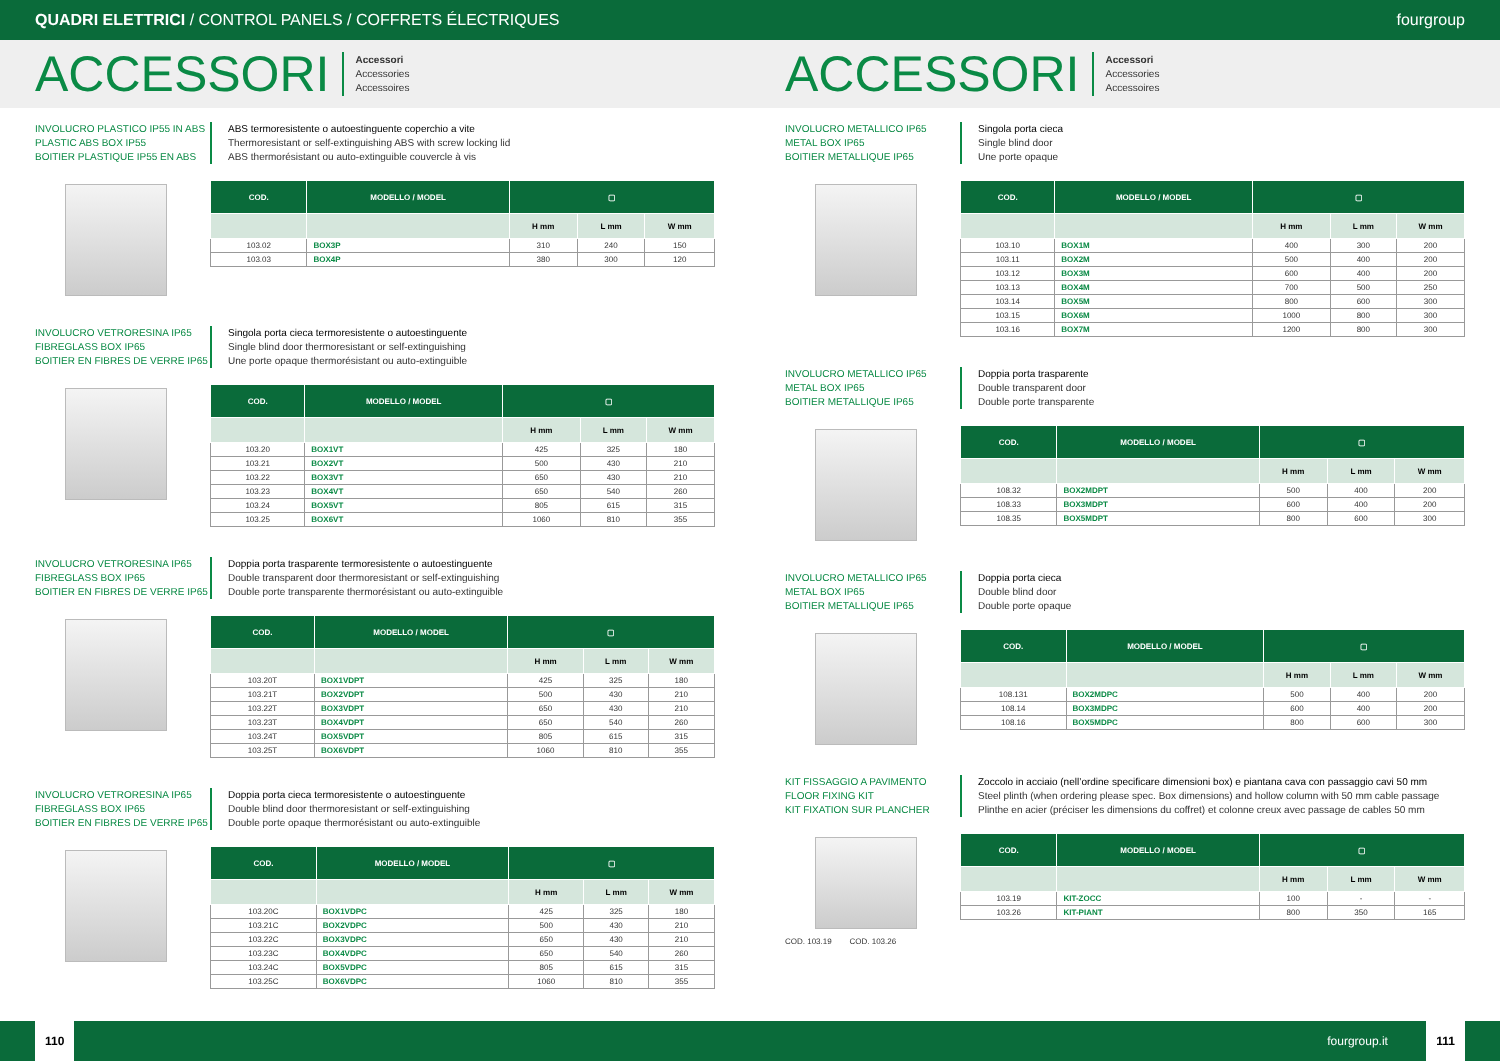QUADRI ELETTRICI / CONTROL PANELS / COFFRETS ÉLECTRIQUES fourgroup
ACCESSORI
Accessori
Accessories
Accessoires
ACCESSORI
Accessori
Accessories
Accessoires
INVOLUCRO PLASTICO IP55 IN ABS
PLASTIC ABS BOX IP55
BOITIER PLASTIQUE IP55 EN ABS
ABS termoresistente o autoestinguente coperchio a vite
Thermoresistant or self-extinguishing ABS with screw locking lid
ABS thermorésistant ou auto-extinguible couvercle à vis
| COD. | MODELLO / MODEL | ▢ | | |
| --- | --- | --- | --- | --- |
| | | H mm | L mm | W mm |
| 103.02 | BOX3P | 310 | 240 | 150 |
| 103.03 | BOX4P | 380 | 300 | 120 |
INVOLUCRO VETRORESINA IP65
FIBREGLASS BOX IP65
BOITIER EN FIBRES DE VERRE IP65
Singola porta cieca termoresistente o autoestinguente
Single blind door thermoresistant or self-extinguishing
Une porte opaque thermorésistant ou auto-extinguible
| COD. | MODELLO / MODEL | ▢ | | |
| --- | --- | --- | --- | --- |
| | | H mm | L mm | W mm |
| 103.20 | BOX1VT | 425 | 325 | 180 |
| 103.21 | BOX2VT | 500 | 430 | 210 |
| 103.22 | BOX3VT | 650 | 430 | 210 |
| 103.23 | BOX4VT | 650 | 540 | 260 |
| 103.24 | BOX5VT | 805 | 615 | 315 |
| 103.25 | BOX6VT | 1060 | 810 | 355 |
INVOLUCRO VETRORESINA IP65
FIBREGLASS BOX IP65
BOITIER EN FIBRES DE VERRE IP65
Doppia porta trasparente termoresistente o autoestinguente
Double transparent door thermoresistant or self-extinguishing
Double porte transparente thermorésistant ou auto-extinguible
| COD. | MODELLO / MODEL | ▢ | | |
| --- | --- | --- | --- | --- |
| | | H mm | L mm | W mm |
| 103.20T | BOX1VDPT | 425 | 325 | 180 |
| 103.21T | BOX2VDPT | 500 | 430 | 210 |
| 103.22T | BOX3VDPT | 650 | 430 | 210 |
| 103.23T | BOX4VDPT | 650 | 540 | 260 |
| 103.24T | BOX5VDPT | 805 | 615 | 315 |
| 103.25T | BOX6VDPT | 1060 | 810 | 355 |
INVOLUCRO VETRORESINA IP65
FIBREGLASS BOX IP65
BOITIER EN FIBRES DE VERRE IP65
Doppia porta cieca termoresistente o autoestinguente
Double blind door thermoresistant or self-extinguishing
Double porte opaque thermorésistant ou auto-extinguible
| COD. | MODELLO / MODEL | ▢ | | |
| --- | --- | --- | --- | --- |
| | | H mm | L mm | W mm |
| 103.20C | BOX1VDPC | 425 | 325 | 180 |
| 103.21C | BOX2VDPC | 500 | 430 | 210 |
| 103.22C | BOX3VDPC | 650 | 430 | 210 |
| 103.23C | BOX4VDPC | 650 | 540 | 260 |
| 103.24C | BOX5VDPC | 805 | 615 | 315 |
| 103.25C | BOX6VDPC | 1060 | 810 | 355 |
INVOLUCRO METALLICO IP65
METAL BOX IP65
BOITIER METALLIQUE IP65
Singola porta cieca
Single blind door
Une porte opaque
| COD. | MODELLO / MODEL | ▢ | | |
| --- | --- | --- | --- | --- |
| | | H mm | L mm | W mm |
| 103.10 | BOX1M | 400 | 300 | 200 |
| 103.11 | BOX2M | 500 | 400 | 200 |
| 103.12 | BOX3M | 600 | 400 | 200 |
| 103.13 | BOX4M | 700 | 500 | 250 |
| 103.14 | BOX5M | 800 | 600 | 300 |
| 103.15 | BOX6M | 1000 | 800 | 300 |
| 103.16 | BOX7M | 1200 | 800 | 300 |
INVOLUCRO METALLICO IP65
METAL BOX IP65
BOITIER METALLIQUE IP65
Doppia porta trasparente
Double transparent door
Double porte transparente
| COD. | MODELLO / MODEL | ▢ | | |
| --- | --- | --- | --- | --- |
| | | H mm | L mm | W mm |
| 108.32 | BOX2MDPT | 500 | 400 | 200 |
| 108.33 | BOX3MDPT | 600 | 400 | 200 |
| 108.35 | BOX5MDPT | 800 | 600 | 300 |
INVOLUCRO METALLICO IP65
METAL BOX IP65
BOITIER METALLIQUE IP65
Doppia porta cieca
Double blind door
Double porte opaque
| COD. | MODELLO / MODEL | ▢ | | |
| --- | --- | --- | --- | --- |
| | | H mm | L mm | W mm |
| 108.131 | BOX2MDPC | 500 | 400 | 200 |
| 108.14 | BOX3MDPC | 600 | 400 | 200 |
| 108.16 | BOX5MDPC | 800 | 600 | 300 |
KIT FISSAGGIO A PAVIMENTO
FLOOR FIXING KIT
KIT FIXATION SUR PLANCHER
COD. 103.19 COD. 103.26
Zoccolo in acciaio (nell’ordine specificare dimensioni box) e piantana cava con passaggio cavi 50 mm
Steel plinth (when ordering please spec. Box dimensions) and hollow column with 50 mm cable passage
Plinthe en acier (préciser les dimensions du coffret) et colonne creux avec passage de cables 50 mm
| COD. | MODELLO / MODEL | ▢ | | |
| --- | --- | --- | --- | --- |
| | | H mm | L mm | W mm |
| 103.19 | KIT-ZOCC | 100 | - | - |
| 103.26 | KIT-PIANT | 800 | 350 | 165 |
110 fourgroup.it 111